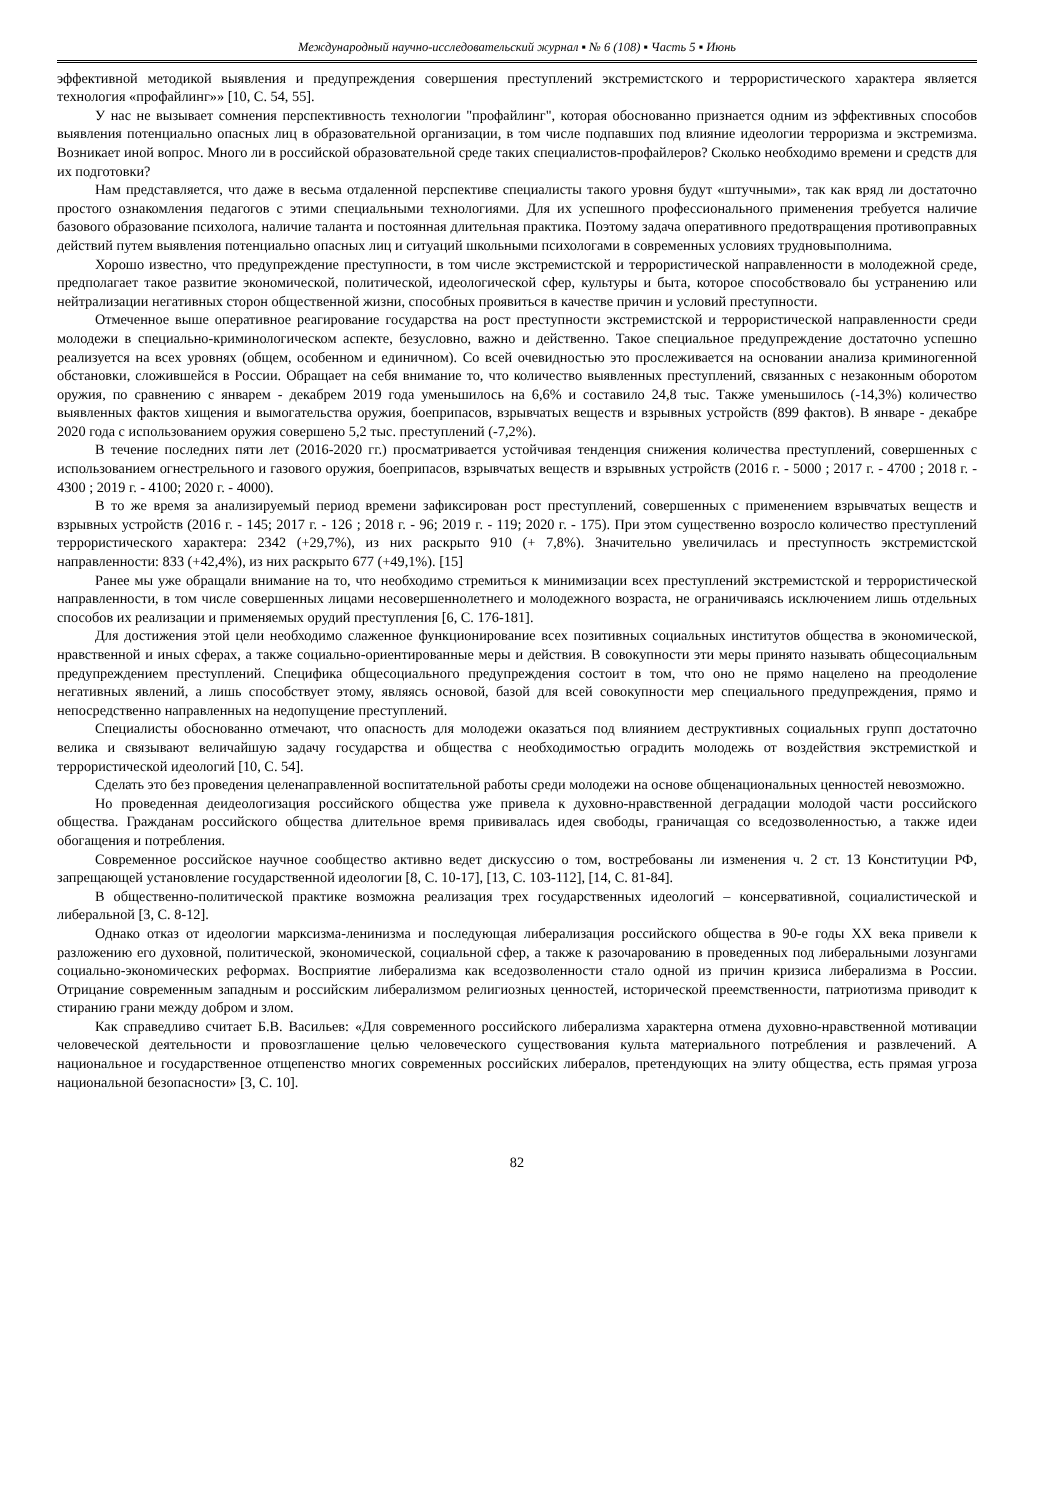Международный научно-исследовательский журнал ▪ № 6 (108) ▪ Часть 5 ▪ Июнь
эффективной методикой выявления и предупреждения совершения преступлений экстремистского и террористического характера является технология «профайлинг»» [10, С. 54, 55].
У нас не вызывает сомнения перспективность технологии "профайлинг", которая обоснованно признается одним из эффективных способов выявления потенциально опасных лиц в образовательной организации, в том числе подпавших под влияние идеологии терроризма и экстремизма. Возникает иной вопрос. Много ли в российской образовательной среде таких специалистов-профайлеров? Сколько необходимо времени и средств для их подготовки?
Нам представляется, что даже в весьма отдаленной перспективе специалисты такого уровня будут «штучными», так как вряд ли достаточно простого ознакомления педагогов с этими специальными технологиями. Для их успешного профессионального применения требуется наличие базового образование психолога, наличие таланта и постоянная длительная практика. Поэтому задача оперативного предотвращения противоправных действий путем выявления потенциально опасных лиц и ситуаций школьными психологами в современных условиях трудновыполнима.
Хорошо известно, что предупреждение преступности, в том числе экстремистской и террористической направленности в молодежной среде, предполагает такое развитие экономической, политической, идеологической сфер, культуры и быта, которое способствовало бы устранению или нейтрализации негативных сторон общественной жизни, способных проявиться в качестве причин и условий преступности.
Отмеченное выше оперативное реагирование государства на рост преступности экстремистской и террористической направленности среди молодежи в специально-криминологическом аспекте, безусловно, важно и действенно. Такое специальное предупреждение достаточно успешно реализуется на всех уровнях (общем, особенном и единичном). Со всей очевидностью это прослеживается на основании анализа криминогенной обстановки, сложившейся в России. Обращает на себя внимание то, что количество выявленных преступлений, связанных с незаконным оборотом оружия, по сравнению с январем - декабрем 2019 года уменьшилось на 6,6% и составило 24,8 тыс. Также уменьшилось (-14,3%) количество выявленных фактов хищения и вымогательства оружия, боеприпасов, взрывчатых веществ и взрывных устройств (899 фактов). В январе - декабре 2020 года с использованием оружия совершено 5,2 тыс. преступлений (-7,2%).
В течение последних пяти лет (2016-2020 гг.) просматривается устойчивая тенденция снижения количества преступлений, совершенных с использованием огнестрельного и газового оружия, боеприпасов, взрывчатых веществ и взрывных устройств (2016 г. - 5000 ; 2017 г. - 4700 ; 2018 г. - 4300 ; 2019 г. - 4100; 2020 г. - 4000).
В то же время за анализируемый период времени зафиксирован рост преступлений, совершенных с применением взрывчатых веществ и взрывных устройств (2016 г. - 145; 2017 г. - 126 ; 2018 г. - 96; 2019 г. - 119; 2020 г. - 175). При этом существенно возросло количество преступлений террористического характера: 2342 (+29,7%), из них раскрыто 910 (+ 7,8%). Значительно увеличилась и преступность экстремистской направленности: 833 (+42,4%), из них раскрыто 677 (+49,1%). [15]
Ранее мы уже обращали внимание на то, что необходимо стремиться к минимизации всех преступлений экстремистской и террористической направленности, в том числе совершенных лицами несовершеннолетнего и молодежного возраста, не ограничиваясь исключением лишь отдельных способов их реализации и применяемых орудий преступления [6, С. 176-181].
Для достижения этой цели необходимо слаженное функционирование всех позитивных социальных институтов общества в экономической, нравственной и иных сферах, а также социально-ориентированные меры и действия. В совокупности эти меры принято называть общесоциальным предупреждением преступлений. Специфика общесоциального предупреждения состоит в том, что оно не прямо нацелено на преодоление негативных явлений, а лишь способствует этому, являясь основой, базой для всей совокупности мер специального предупреждения, прямо и непосредственно направленных на недопущение преступлений.
Специалисты обоснованно отмечают, что опасность для молодежи оказаться под влиянием деструктивных социальных групп достаточно велика и связывают величайшую задачу государства и общества с необходимостью оградить молодежь от воздействия экстремисткой и террористической идеологий [10, С. 54].
Сделать это без проведения целенаправленной воспитательной работы среди молодежи на основе общенациональных ценностей невозможно.
Но проведенная деидеологизация российского общества уже привела к духовно-нравственной деградации молодой части российского общества. Гражданам российского общества длительное время прививалась идея свободы, граничащая со вседозволенностью, а также идеи обогащения и потребления.
Современное российское научное сообщество активно ведет дискуссию о том, востребованы ли изменения ч. 2 ст. 13 Конституции РФ, запрещающей установление государственной идеологии [8, С. 10-17], [13, С. 103-112], [14, С. 81-84].
В общественно-политической практике возможна реализация трех государственных идеологий – консервативной, социалистической и либеральной [3, С. 8-12].
Однако отказ от идеологии марксизма-ленинизма и последующая либерализация российского общества в 90-е годы XX века привели к разложению его духовной, политической, экономической, социальной сфер, а также к разочарованию в проведенных под либеральными лозунгами социально-экономических реформах. Восприятие либерализма как вседозволенности стало одной из причин кризиса либерализма в России. Отрицание современным западным и российским либерализмом религиозных ценностей, исторической преемственности, патриотизма приводит к стиранию грани между добром и злом.
Как справедливо считает Б.В. Васильев: «Для современного российского либерализма характерна отмена духовно-нравственной мотивации человеческой деятельности и провозглашение целью человеческого существования культа материального потребления и развлечений. А национальное и государственное отщепенство многих современных российских либералов, претендующих на элиту общества, есть прямая угроза национальной безопасности» [3, С. 10].
82